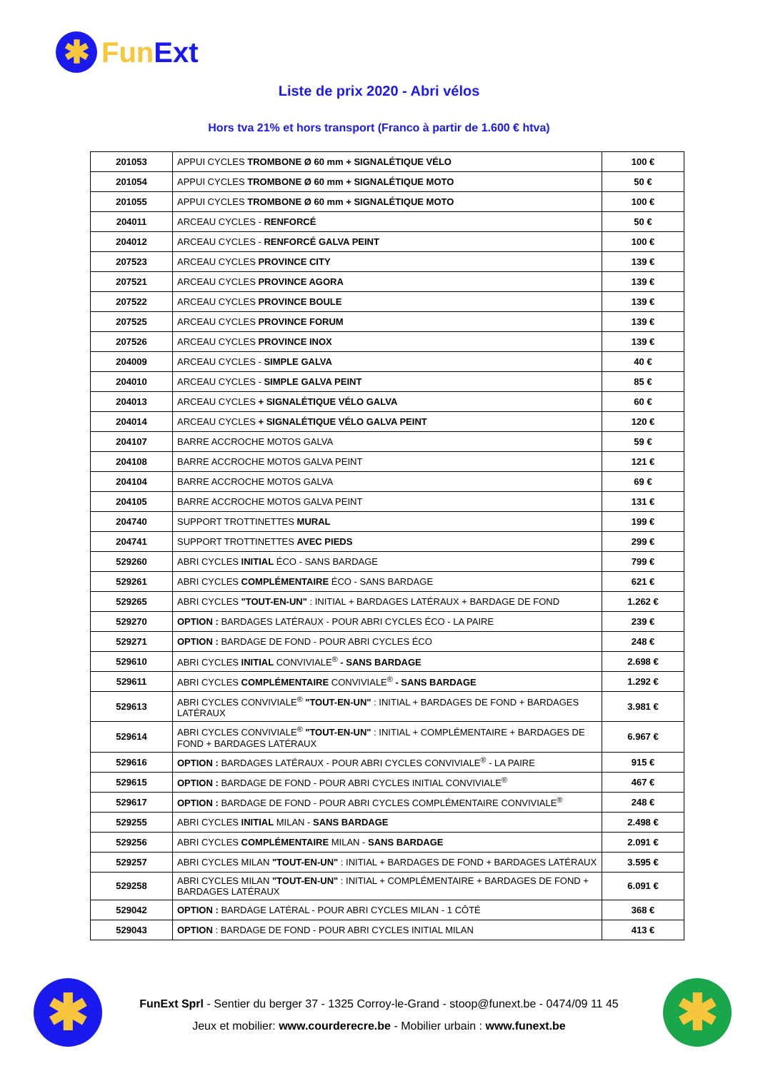✱
Fun Ext
Liste de prix 2020 - Abri vélos
Hors tva 21% et hors transport (Franco à partir de 1.600 € htva)
| 201053 | APPUI CYCLES TROMBONE Ø 60 mm + SIGNALÉTIQUE VÉLO | 100 € |
| 201054 | APPUI CYCLES TROMBONE Ø 60 mm + SIGNALÉTIQUE MOTO | 50 € |
| 201055 | APPUI CYCLES TROMBONE Ø 60 mm + SIGNALÉTIQUE MOTO | 100 € |
| 204011 | ARCEAU CYCLES - RENFORCÉ | 50 € |
| 204012 | ARCEAU CYCLES - RENFORCÉ GALVA PEINT | 100 € |
| 207523 | ARCEAU CYCLES PROVINCE CITY | 139 € |
| 207521 | ARCEAU CYCLES PROVINCE AGORA | 139 € |
| 207522 | ARCEAU CYCLES PROVINCE BOULE | 139 € |
| 207525 | ARCEAU CYCLES PROVINCE FORUM | 139 € |
| 207526 | ARCEAU CYCLES PROVINCE INOX | 139 € |
| 204009 | ARCEAU CYCLES - SIMPLE GALVA | 40 € |
| 204010 | ARCEAU CYCLES - SIMPLE GALVA PEINT | 85 € |
| 204013 | ARCEAU CYCLES + SIGNALÉTIQUE VÉLO GALVA | 60 € |
| 204014 | ARCEAU CYCLES + SIGNALÉTIQUE VÉLO GALVA PEINT | 120 € |
| 204107 | BARRE ACCROCHE MOTOS GALVA | 59 € |
| 204108 | BARRE ACCROCHE MOTOS GALVA PEINT | 121 € |
| 204104 | BARRE ACCROCHE MOTOS GALVA | 69 € |
| 204105 | BARRE ACCROCHE MOTOS GALVA PEINT | 131 € |
| 204740 | SUPPORT TROTTINETTES MURAL | 199 € |
| 204741 | SUPPORT TROTTINETTES AVEC PIEDS | 299 € |
| 529260 | ABRI CYCLES INITIAL ÉCO - SANS BARDAGE | 799 € |
| 529261 | ABRI CYCLES COMPLÉMENTAIRE ÉCO - SANS BARDAGE | 621 € |
| 529265 | ABRI CYCLES "TOUT-EN-UN" : INITIAL + BARDAGES LATÉRAUX + BARDAGE DE FOND | 1.262 € |
| 529270 | OPTION : BARDAGES LATÉRAUX - POUR ABRI CYCLES ÉCO - LA PAIRE | 239 € |
| 529271 | OPTION : BARDAGE DE FOND - POUR ABRI CYCLES ÉCO | 248 € |
| 529610 | ABRI CYCLES INITIAL CONVIVIALE<sup>®</sup> - SANS BARDAGE | 2.698 € |
| 529611 | ABRI CYCLES COMPLÉMENTAIRE CONVIVIALE<sup>®</sup> - SANS BARDAGE | 1.292 € |
| 529613 | ABRI CYCLES CONVIVIALE<sup>®</sup> "TOUT-EN-UN" : INITIAL + BARDAGES DE FOND + BARDAGES LATÉRAUX | 3.981 € |
| 529614 | ABRI CYCLES CONVIVIALE<sup>®</sup> "TOUT-EN-UN" : INITIAL + COMPLÉMENTAIRE + BARDAGES DE FOND + BARDAGES LATÉRAUX | 6.967 € |
| 529616 | OPTION : BARDAGES LATÉRAUX - POUR ABRI CYCLES CONVIVIALE<sup>®</sup> - LA PAIRE | 915 € |
| 529615 | OPTION : BARDAGE DE FOND - POUR ABRI CYCLES INITIAL CONVIVIALE<sup>®</sup> | 467 € |
| 529617 | OPTION : BARDAGE DE FOND - POUR ABRI CYCLES COMPLÉMENTAIRE CONVIVIALE<sup>®</sup> | 248 € |
| 529255 | ABRI CYCLES INITIAL MILAN - SANS BARDAGE | 2.498 € |
| 529256 | ABRI CYCLES COMPLÉMENTAIRE MILAN - SANS BARDAGE | 2.091 € |
| 529257 | ABRI CYCLES MILAN "TOUT-EN-UN" : INITIAL + BARDAGES DE FOND + BARDAGES LATÉRAUX | 3.595 € |
| 529258 | ABRI CYCLES MILAN "TOUT-EN-UN" : INITIAL + COMPLÉMENTAIRE + BARDAGES DE FOND + BARDAGES LATÉRAUX | 6.091 € |
| 529042 | OPTION : BARDAGE LATÉRAL - POUR ABRI CYCLES MILAN - 1 CÔTÉ | 368 € |
| 529043 | OPTION : BARDAGE DE FOND - POUR ABRI CYCLES INITIAL MILAN | 413 € |
✱ ✱
FunExt Sprl - Sentier du berger 37 - 1325 Corroy-le-Grand - stoop@funext.be - 0474/09 11 45
Jeux et mobilier: www.courderecre.be - Mobilier urbain : www.funext.be